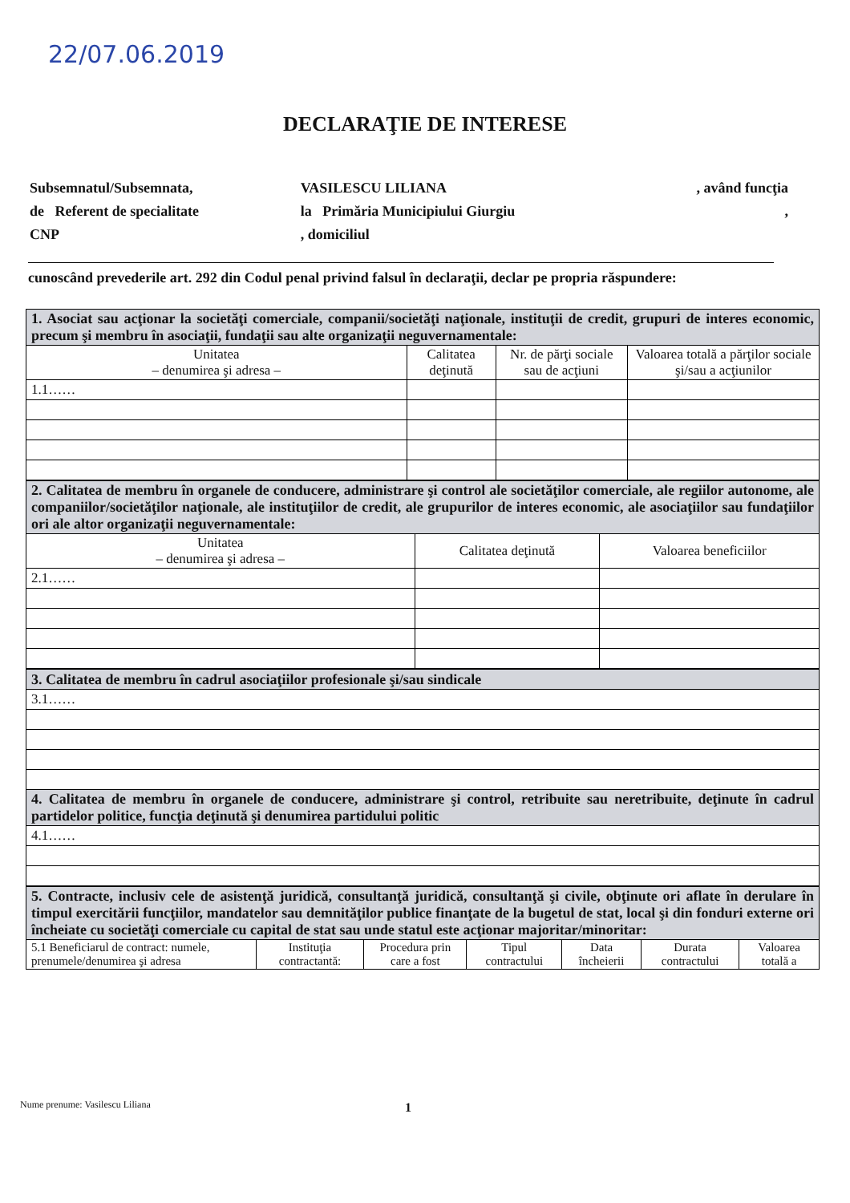22/07.06.2019
DECLARAŢIE DE INTERESE
| Subsemnatul/Subsemnata, | VASILESCU LILIANA | , având funcţia |
| de Referent de specialitate | la Primăria Municipiului Giurgiu | , |
| CNP | , domiciliul | |
cunoscând prevederile art. 292 din Codul penal privind falsul în declaraţii, declar pe propria răspundere:
| 1. Asociat sau acţionar la societăţi comerciale, companii/societăţi naţionale, instituţii de credit, grupuri de interes economic, precum şi membru în asociaţii, fundaţii sau alte organizaţii neguvernamentale: | | | |
| --- | --- | --- | --- |
| Unitatea – denumirea şi adresa – | Calitatea deţinută | Nr. de părţi sociale sau de acţiuni | Valoarea totală a părţilor sociale şi/sau a acţiunilor |
| 1.1…… | | | |
| 2. Calitatea de membru în organele de conducere, administrare şi control ale societăţilor comerciale, ale regiilor autonome, ale companiilor/societăţilor naţionale, ale instituţiilor de credit, ale grupurilor de interes economic, ale asociaţiilor sau fundaţiilor ori ale altor organizaţii neguvernamentale: | | |
| --- | --- | --- |
| Unitatea – denumirea şi adresa – | Calitatea deţinută | Valoarea beneficiilor |
| 2.1…… | | |
| 3. Calitatea de membru în cadrul asociaţiilor profesionale şi/sau sindicale |
| --- |
| 3.1…… |
| 4. Calitatea de membru în organele de conducere, administrare şi control, retribuite sau neretribuite, deţinute în cadrul partidelor politice, funcţia deţinută şi denumirea partidului politic |
| 4.1…… |
| 5. Contracte, inclusiv cele de asistenţă juridică, consultanţă juridică, consultanţă şi civile, obţinute ori aflate în derulare în timpul exercitării funcţiilor, mandatelor sau demnităţilor publice finanţate de la bugetul de stat, local şi din fonduri externe ori încheiate cu societăţi comerciale cu capital de stat sau unde statul este acţionar majoritar/minoritar: | | | | | | |
| --- | --- | --- | --- | --- | --- | --- |
| 5.1 Beneficiarul de contract: numele, prenumele/denumirea şi adresa | Instituţia contractantă: | Procedura prin care a fost | Tipul contractului | Data încheierii | Durata contractului | Valoarea totală a |
Nume prenume: Vasilescu Liliana
1